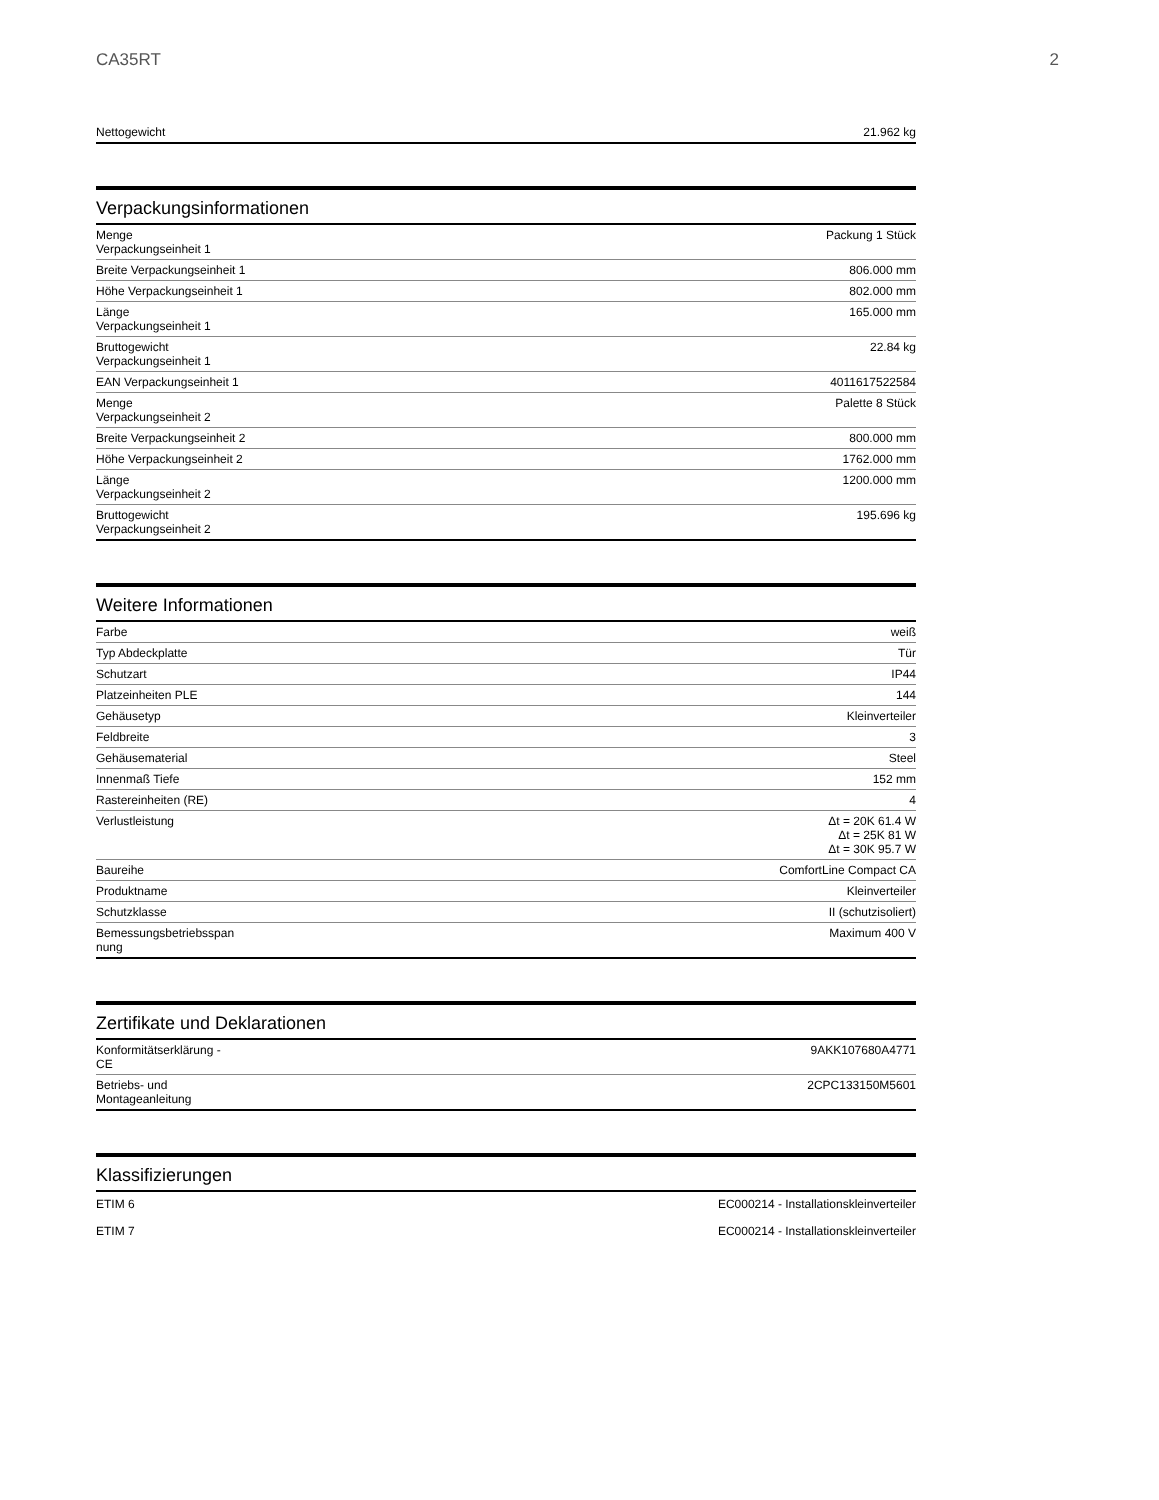CA35RT 2
| Nettogewicht | 21.962 kg |
Verpackungsinformationen
| Menge Verpackungseinheit 1 | Packung 1 Stück |
| Breite Verpackungseinheit 1 | 806.000 mm |
| Höhe Verpackungseinheit 1 | 802.000 mm |
| Länge Verpackungseinheit 1 | 165.000 mm |
| Bruttogewicht Verpackungseinheit 1 | 22.84 kg |
| EAN Verpackungseinheit 1 | 4011617522584 |
| Menge Verpackungseinheit 2 | Palette 8 Stück |
| Breite Verpackungseinheit 2 | 800.000 mm |
| Höhe Verpackungseinheit 2 | 1762.000 mm |
| Länge Verpackungseinheit 2 | 1200.000 mm |
| Bruttogewicht Verpackungseinheit 2 | 195.696 kg |
Weitere Informationen
| Farbe | weiß |
| Typ Abdeckplatte | Tür |
| Schutzart | IP44 |
| Platzeinheiten PLE | 144 |
| Gehäusetyp | Kleinverteiler |
| Feldbreite | 3 |
| Gehäusematerial | Steel |
| Innenmaß Tiefe | 152 mm |
| Rastereinheiten (RE) | 4 |
| Verlustleistung | Δt = 20K 61.4 W Δt = 25K 81 W Δt = 30K 95.7 W |
| Baureihe | ComfortLine Compact CA |
| Produktname | Kleinverteiler |
| Schutzklasse | II (schutzisoliert) |
| Bemessungsbetriebsspan nung | Maximum 400 V |
Zertifikate und Deklarationen
| Konformitätserklärung - CE | 9AKK107680A4771 |
| Betriebs- und Montageanleitung | 2CPC133150M5601 |
Klassifizierungen
| ETIM 6 | EC000214 - Installationskleinverteiler |
| ETIM 7 | EC000214 - Installationskleinverteiler |